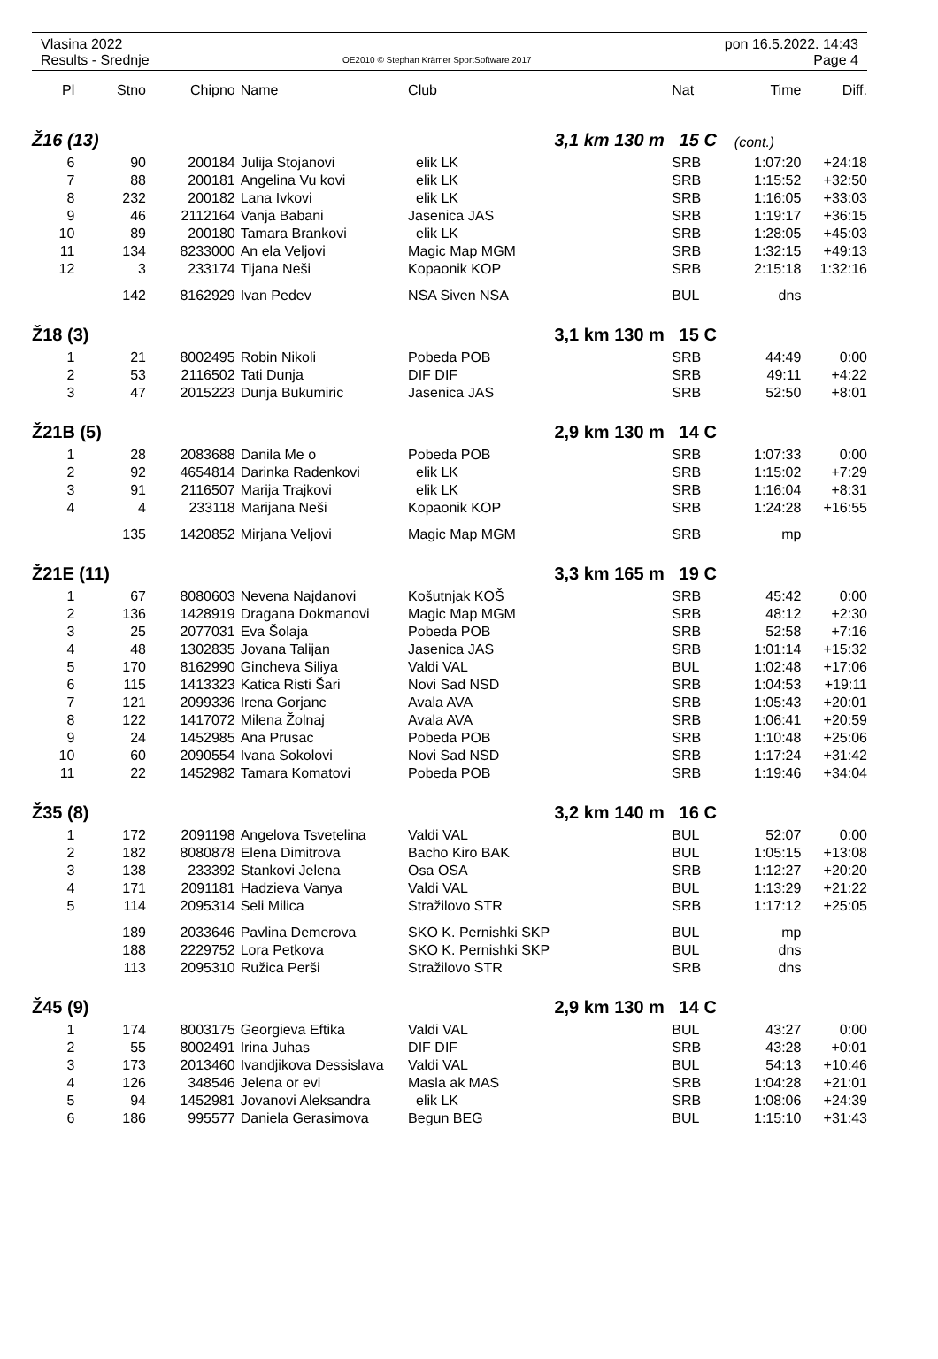Vlasina 2022
Results - Srednje
OE2010 © Stephan Krämer SportSoftware 2017
pon 16.5.2022. 14:43
Page 4
| Pl | Stno | Chipno | Name | Club | Nat | Time | Diff. |
| --- | --- | --- | --- | --- | --- | --- | --- |
| Ž16 (13) | | | | 3,1 km 130 m 15 C | | (cont.) | |
| 6 | 90 | 200184 | Julija Stojanovi | elik LK | SRB | 1:07:20 | +24:18 |
| 7 | 88 | 200181 | Angelina Vu kovi | elik LK | SRB | 1:15:52 | +32:50 |
| 8 | 232 | 200182 | Lana Ivkovi | elik LK | SRB | 1:16:05 | +33:03 |
| 9 | 46 | 2112164 | Vanja Babani | Jasenica JAS | SRB | 1:19:17 | +36:15 |
| 10 | 89 | 200180 | Tamara Brankovi | elik LK | SRB | 1:28:05 | +45:03 |
| 11 | 134 | 8233000 | An ela Veljovi | Magic Map MGM | SRB | 1:32:15 | +49:13 |
| 12 | 3 | 233174 | Tijana Neši | Kopaonik KOP | SRB | 2:15:18 | 1:32:16 |
| | 142 | 8162929 | Ivan Pedev | NSA Siven NSA | BUL | dns | |
| Ž18 (3) | | | | 3,1 km 130 m 15 C | | | |
| 1 | 21 | 8002495 | Robin Nikoli | Pobeda POB | SRB | 44:49 | 0:00 |
| 2 | 53 | 2116502 | Tati Dunja | DIF DIF | SRB | 49:11 | +4:22 |
| 3 | 47 | 2015223 | Dunja Bukumiric | Jasenica JAS | SRB | 52:50 | +8:01 |
| Ž21B (5) | | | | 2,9 km 130 m 14 C | | | |
| 1 | 28 | 2083688 | Danila Me o | Pobeda POB | SRB | 1:07:33 | 0:00 |
| 2 | 92 | 4654814 | Darinka Radenkovi | elik LK | SRB | 1:15:02 | +7:29 |
| 3 | 91 | 2116507 | Marija Trajkovi | elik LK | SRB | 1:16:04 | +8:31 |
| 4 | 4 | 233118 | Marijana Neši | Kopaonik KOP | SRB | 1:24:28 | +16:55 |
| | 135 | 1420852 | Mirjana Veljovi | Magic Map MGM | SRB | mp | |
| Ž21E (11) | | | | 3,3 km 165 m 19 C | | | |
| 1 | 67 | 8080603 | Nevena Najdanovi | Košutnjak KOŠ | SRB | 45:42 | 0:00 |
| 2 | 136 | 1428919 | Dragana Dokmanovi | Magic Map MGM | SRB | 48:12 | +2:30 |
| 3 | 25 | 2077031 | Eva Šolaja | Pobeda POB | SRB | 52:58 | +7:16 |
| 4 | 48 | 1302835 | Jovana Talijan | Jasenica JAS | SRB | 1:01:14 | +15:32 |
| 5 | 170 | 8162990 | Gincheva Siliya | Valdi VAL | BUL | 1:02:48 | +17:06 |
| 6 | 115 | 1413323 | Katica Risti Šari | Novi Sad NSD | SRB | 1:04:53 | +19:11 |
| 7 | 121 | 2099336 | Irena Gorjanc | Avala AVA | SRB | 1:05:43 | +20:01 |
| 8 | 122 | 1417072 | Milena Žolnaj | Avala AVA | SRB | 1:06:41 | +20:59 |
| 9 | 24 | 1452985 | Ana Prusac | Pobeda POB | SRB | 1:10:48 | +25:06 |
| 10 | 60 | 2090554 | Ivana Sokolovi | Novi Sad NSD | SRB | 1:17:24 | +31:42 |
| 11 | 22 | 1452982 | Tamara Komatovi | Pobeda POB | SRB | 1:19:46 | +34:04 |
| Ž35 (8) | | | | 3,2 km 140 m 16 C | | | |
| 1 | 172 | 2091198 | Angelova Tsvetelina | Valdi VAL | BUL | 52:07 | 0:00 |
| 2 | 182 | 8080878 | Elena Dimitrova | Bacho Kiro BAK | BUL | 1:05:15 | +13:08 |
| 3 | 138 | 233392 | Stankovi Jelena | Osa OSA | SRB | 1:12:27 | +20:20 |
| 4 | 171 | 2091181 | Hadzieva Vanya | Valdi VAL | BUL | 1:13:29 | +21:22 |
| 5 | 114 | 2095314 | Seli Milica | Stražilovo STR | SRB | 1:17:12 | +25:05 |
| | 189 | 2033646 | Pavlina Demerova | SKO K. Pernishki SKP | BUL | mp | |
| | 188 | 2229752 | Lora Petkova | SKO K. Pernishki SKP | BUL | dns | |
| | 113 | 2095310 | Ružica Perši | Stražilovo STR | SRB | dns | |
| Ž45 (9) | | | | 2,9 km 130 m 14 C | | | |
| 1 | 174 | 8003175 | Georgieva Eftika | Valdi VAL | BUL | 43:27 | 0:00 |
| 2 | 55 | 8002491 | Irina Juhas | DIF DIF | SRB | 43:28 | +0:01 |
| 3 | 173 | 2013460 | Ivandjikova Dessislava | Valdi VAL | BUL | 54:13 | +10:46 |
| 4 | 126 | 348546 | Jelena or evi | Masla ak MAS | SRB | 1:04:28 | +21:01 |
| 5 | 94 | 1452981 | Jovanovi Aleksandra | elik LK | SRB | 1:08:06 | +24:39 |
| 6 | 186 | 995577 | Daniela Gerasimova | Begun BEG | BUL | 1:15:10 | +31:43 |